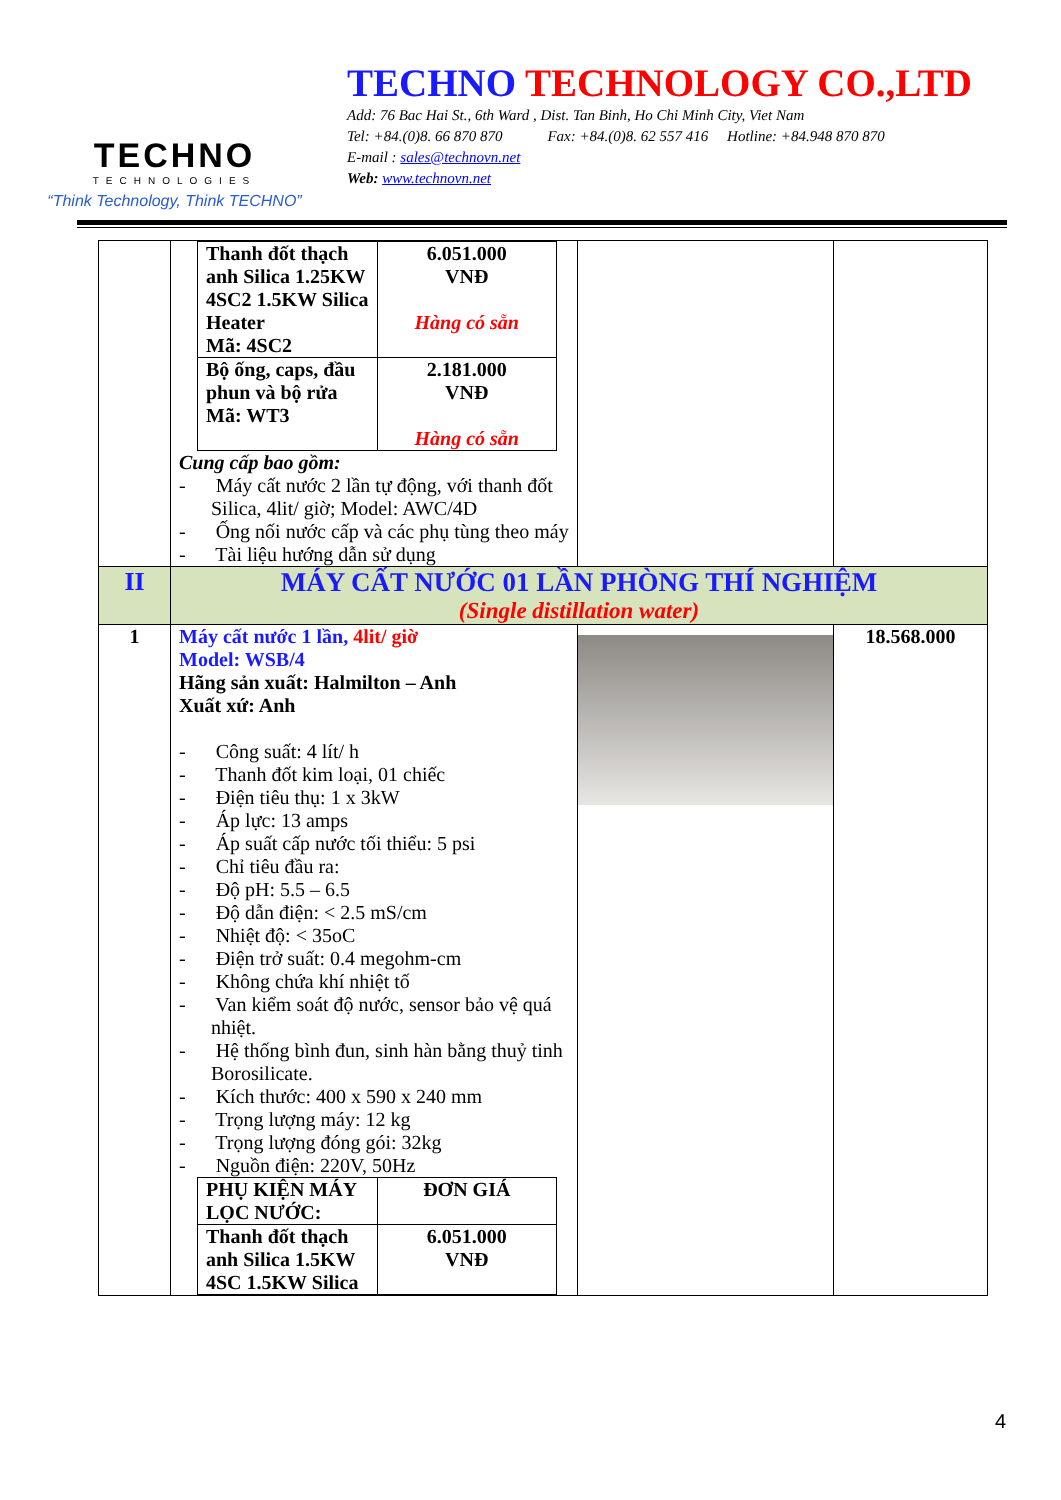TECHNO
TECHNOLOGIES
“Think Technology, Think TECHNO”
TECHNO TECHNOLOGY CO.,LTD
Add: 76 Bac Hai St., 6th Ward , Dist. Tan Binh, Ho Chi Minh City, Viet Nam
Tel: +84.(0)8. 66 870 870 Fax: +84.(0)8. 62 557 416 Hotline: +84.948 870 870
E-mail : sales@technovn.net
Web: www.technovn.net
| | / Thanh đốt thạch anh Silica 1.25KW 4SC2 1.5KW Silica Heater Mã: 4SC2 / 6.051.000 VNĐ Hàng có sẵn / / Bộ ống, caps, đầu phun và bộ rửa Mã: WT3 / 2.181.000 VNĐ Hàng có sẵn / Cung cấp bao gồm: - Máy cất nước 2 lần tự động, với thanh đốt Silica, 4lit/ giờ; Model: AWC/4D - Ống nối nước cấp và các phụ tùng theo máy - Tài liệu hướng dẫn sử dụng | | |
| II | MÁY CẤT NƯỚC 01 LẦN PHÒNG THÍ NGHIỆM (Single distillation water) | | |
| 1 | Máy cất nước 1 lần, 4lit/ giờ Model: WSB/4 Hãng sản xuất: Halmilton – Anh Xuất xứ: Anh - Công suất: 4 lít/ h - Thanh đốt kim loại, 01 chiếc - Điện tiêu thụ: 1 x 3kW - Áp lực: 13 amps - Áp suất cấp nước tối thiểu: 5 psi - Chỉ tiêu đầu ra: - Độ pH: 5.5 – 6.5 - Độ dẫn điện: < 2.5 mS/cm - Nhiệt độ: < 35oC - Điện trở suất: 0.4 megohm-cm - Không chứa khí nhiệt tố - Van kiểm soát độ nước, sensor bảo vệ quá nhiệt. - Hệ thống bình đun, sinh hàn bằng thuỷ tinh Borosilicate. - Kích thước: 400 x 590 x 240 mm - Trọng lượng máy: 12 kg - Trọng lượng đóng gói: 32kg - Nguồn điện: 220V, 50Hz / PHỤ KIỆN MÁY LỌC NƯỚC: / ĐƠN GIÁ / / Thanh đốt thạch anh Silica 1.5KW 4SC 1.5KW Silica / 6.051.000 VNĐ / | | 18.568.000 |
4